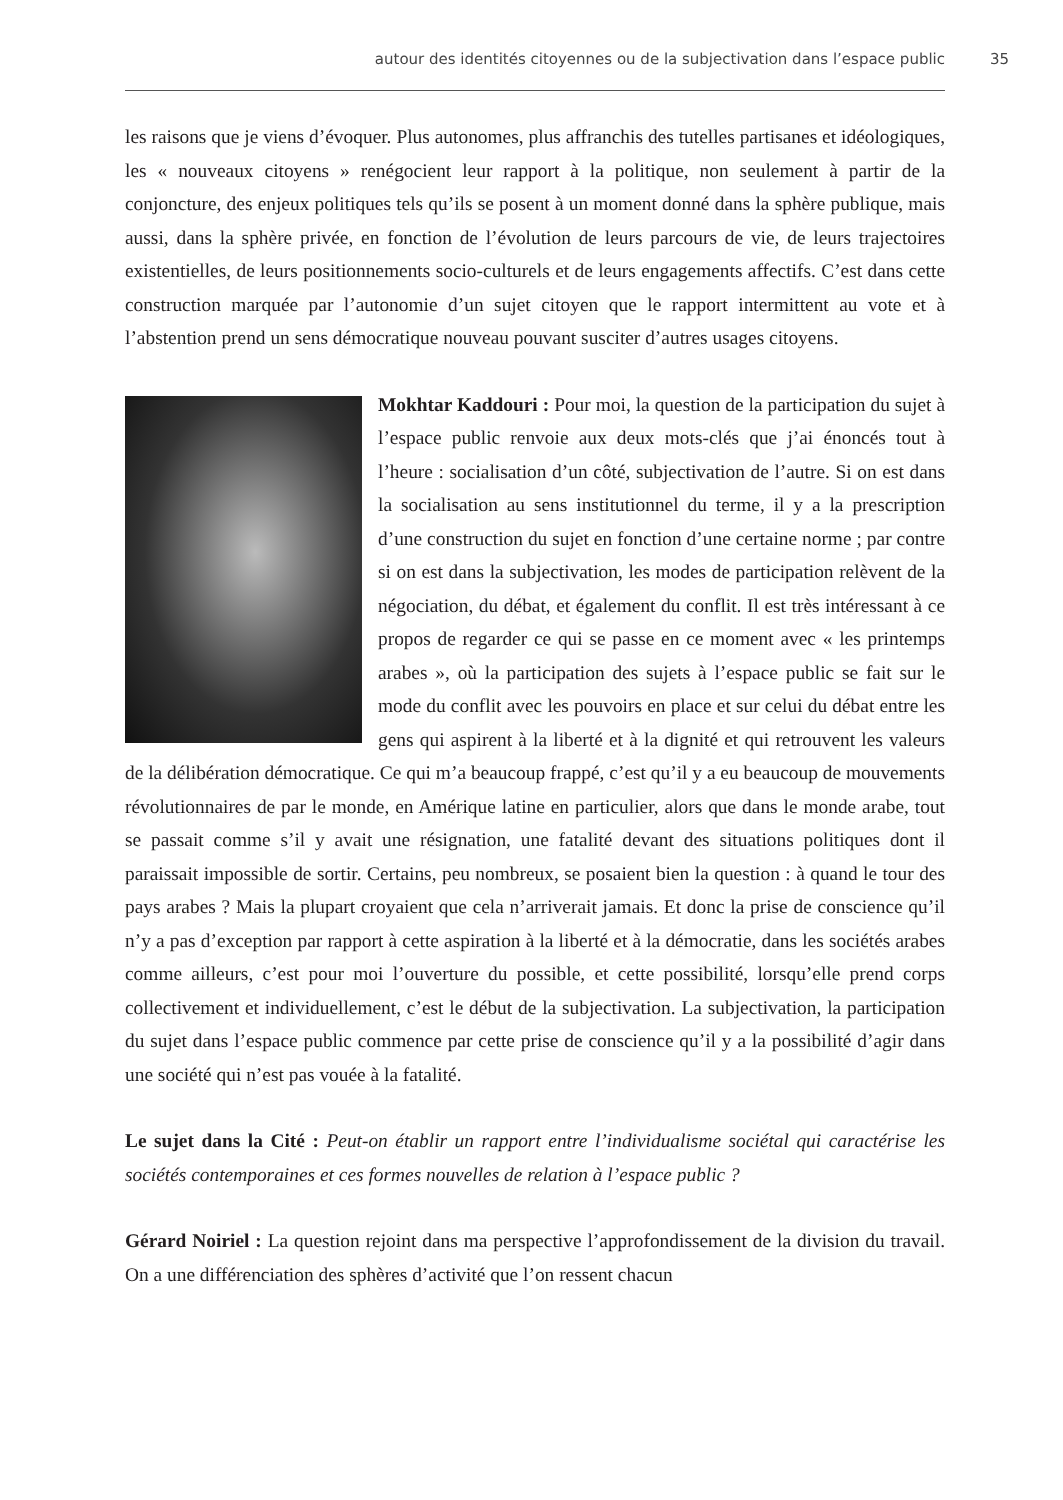autour des identités citoyennes ou de la subjectivation dans l’espace public 35
les raisons que je viens d’évoquer. Plus autonomes, plus affranchis des tutelles partisanes et idéologiques, les « nouveaux citoyens » renégocient leur rapport à la politique, non seulement à partir de la conjoncture, des enjeux politiques tels qu’ils se posent à un moment donné dans la sphère publique, mais aussi, dans la sphère privée, en fonction de l’évolution de leurs parcours de vie, de leurs trajectoires existentielles, de leurs positionnements socio-culturels et de leurs engagements affectifs. C’est dans cette construction marquée par l’autonomie d’un sujet citoyen que le rapport intermittent au vote et à l’abstention prend un sens démocratique nouveau pouvant susciter d’autres usages citoyens.
Mokhtar Kaddouri : Pour moi, la question de la participation du sujet à l’espace public renvoie aux deux mots-clés que j’ai énoncés tout à l’heure : socialisation d’un côté, subjectivation de l’autre. Si on est dans la socialisation au sens institutionnel du terme, il y a la prescription d’une construction du sujet en fonction d’une certaine norme ; par contre si on est dans la subjectivation, les modes de participation relèvent de la négociation, du débat, et également du conflit. Il est très intéressant à ce propos de regarder ce qui se passe en ce moment avec « les printemps arabes », où la participation des sujets à l’espace public se fait sur le mode du conflit avec les pouvoirs en place et sur celui du débat entre les gens qui aspirent à la liberté et à la dignité et qui retrouvent les valeurs de la délibération démocratique. Ce qui m’a beaucoup frappé, c’est qu’il y a eu beaucoup de mouvements révolutionnaires de par le monde, en Amérique latine en particulier, alors que dans le monde arabe, tout se passait comme s’il y avait une résignation, une fatalité devant des situations politiques dont il paraissait impossible de sortir. Certains, peu nombreux, se posaient bien la question : à quand le tour des pays arabes ? Mais la plupart croyaient que cela n’arriverait jamais. Et donc la prise de conscience qu’il n’y a pas d’exception par rapport à cette aspiration à la liberté et à la démocratie, dans les sociétés arabes comme ailleurs, c’est pour moi l’ouverture du possible, et cette possibilité, lorsqu’elle prend corps collectivement et individuellement, c’est le début de la subjectivation. La subjectivation, la participation du sujet dans l’espace public commence par cette prise de conscience qu’il y a la possibilité d’agir dans une société qui n’est pas vouée à la fatalité.
Le sujet dans la Cité : Peut-on établir un rapport entre l’individualisme sociétal qui caractérise les sociétés contemporaines et ces formes nouvelles de relation à l’espace public ?
Gérard Noiriel : La question rejoint dans ma perspective l’approfondissement de la division du travail. On a une différenciation des sphères d’activité que l’on ressent chacun